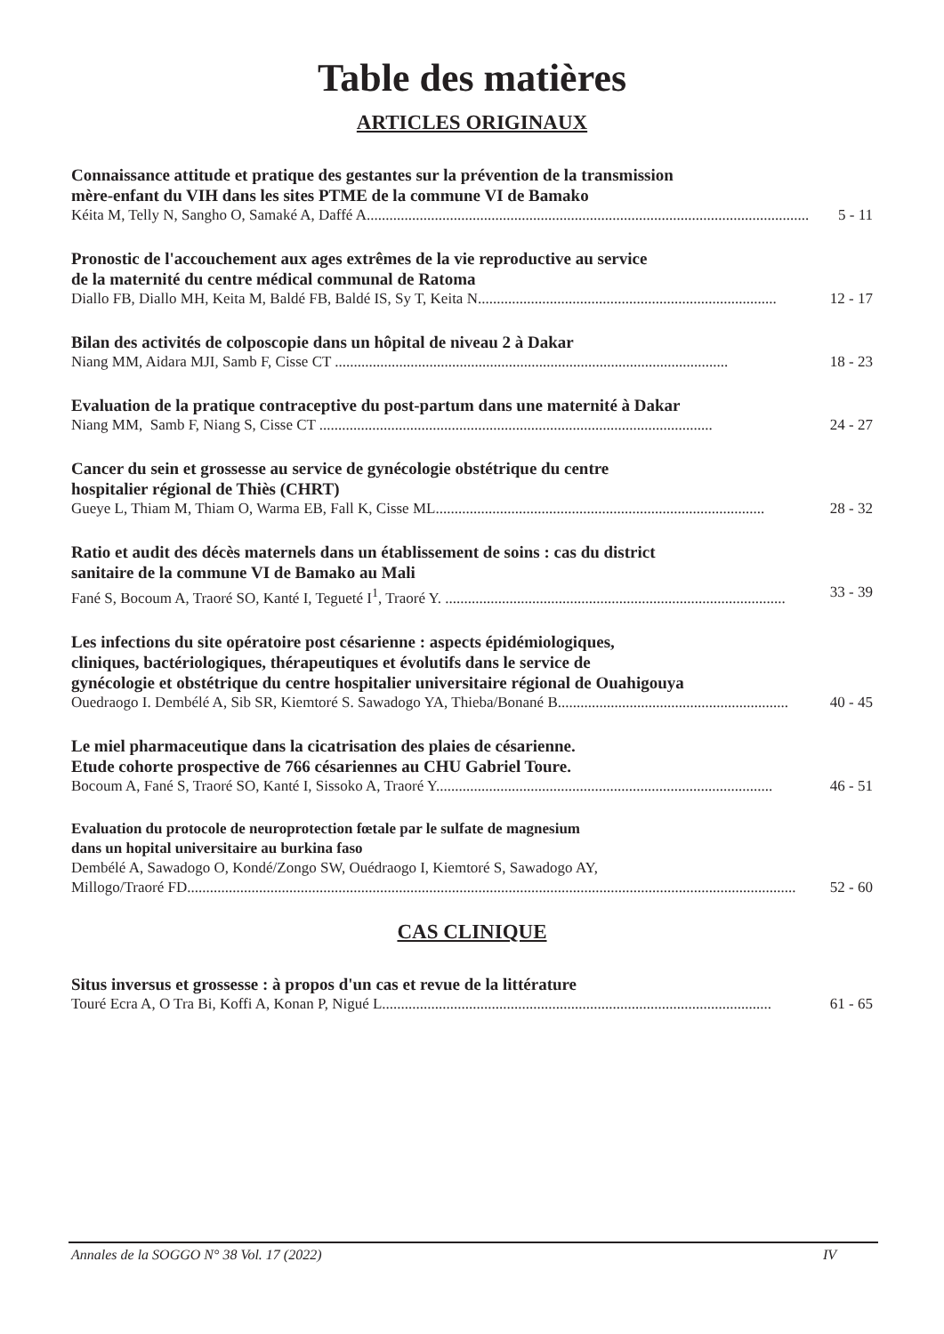Table des matières
ARTICLES ORIGINAUX
Connaissance attitude et pratique des gestantes sur la prévention de la transmission
mère-enfant du VIH dans les sites PTME de la commune VI de Bamako
Kéita M, Telly N, Sangho O, Samaké A, Daffé A..................................................................................................................... 5 - 11
Pronostic de l'accouchement aux ages extrêmes de la vie reproductive au service
de la maternité du centre médical communal de Ratoma
Diallo FB, Diallo MH, Keita M, Baldé FB, Baldé IS, Sy T, Keita N............................................................................... 12 - 17
Bilan des activités de colposcopie dans un hôpital de niveau 2 à Dakar
Niang MM, Aidara MJI, Samb F, Cisse CT ........................................................................................................ 18 - 23
Evaluation de la pratique contraceptive du post-partum dans une maternité à Dakar
Niang MM, Samb F, Niang S, Cisse CT ........................................................................................................ 24 - 27
Cancer du sein et grossesse au service de gynécologie obstétrique du centre
hospitalier régional de Thiès (CHRT)
Gueye L, Thiam M, Thiam O, Warma EB, Fall K, Cisse ML....................................................................................... 28 - 32
Ratio et audit des décès maternels dans un établissement de soins : cas du district
sanitaire de la commune VI de Bamako au Mali
Fané S, Bocoum A, Traoré SO, Kanté I, Tegueté I<sup>1</sup>, Traoré Y. .......................................................................................... 33 - 39
Les infections du site opératoire post césarienne : aspects épidémiologiques,
cliniques, bactériologiques, thérapeutiques et évolutifs dans le service de
gynécologie et obstétrique du centre hospitalier universitaire régional de Ouahigouya
Ouedraogo I. Dembélé A, Sib SR, Kiemtoré S. Sawadogo YA, Thieba/Bonané B............................................................. 40 - 45
Le miel pharmaceutique dans la cicatrisation des plaies de césarienne.
Etude cohorte prospective de 766 césariennes au CHU Gabriel Toure.
Bocoum A, Fané S, Traoré SO, Kanté I, Sissoko A, Traoré Y......................................................................................... 46 - 51
Evaluation du protocole de neuroprotection fœtale par le sulfate de magnesium
dans un hopital universitaire au burkina faso
Dembélé A, Sawadogo O, Kondé/Zongo SW, Ouédraogo I, Kiemtoré S, Sawadogo AY,
Millogo/Traoré FD................................................................................................................................................................. 52 - 60
CAS CLINIQUE
Situs inversus et grossesse : à propos d'un cas et revue de la littérature
Touré Ecra A, O Tra Bi, Koffi A, Konan P, Nigué L....................................................................................................... 61 - 65
Annales de la SOGGO N° 38 Vol. 17 (2022) IV